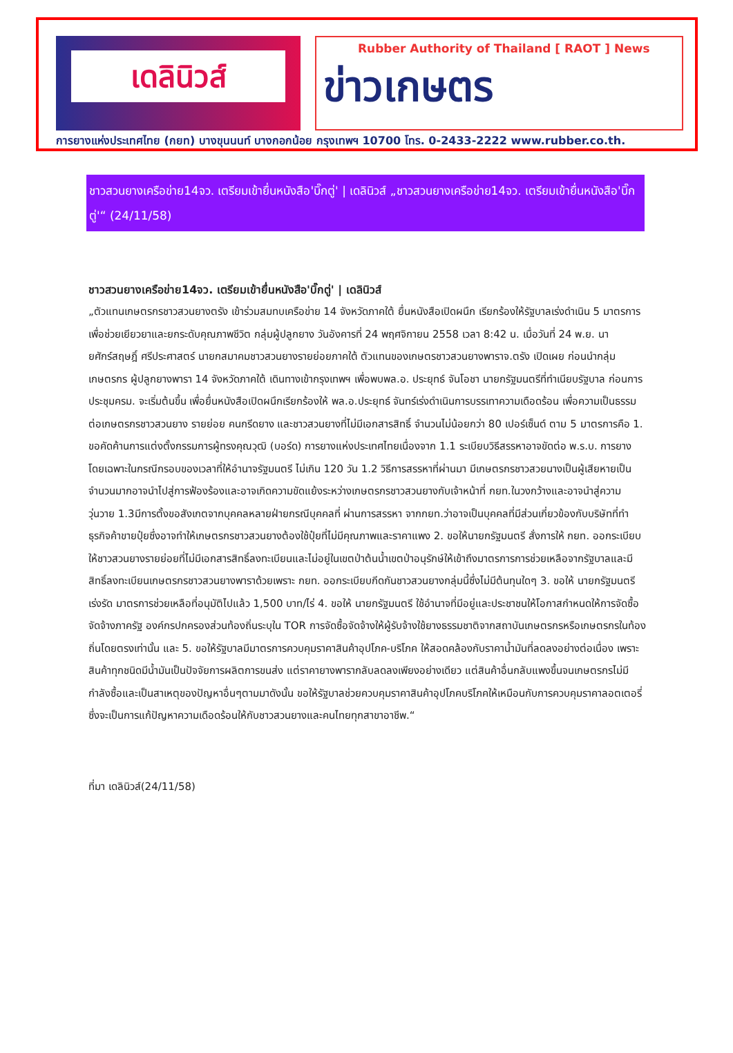เดลินิวส์
Rubber Authority of Thailand [ RAOT ] News
ข่าวเกษตร
การยางแห่งประเทศไทย (กยท) บางขุนนนท์ บางกอกน้อย กรุงเทพฯ 10700 โทร. 0-2433-2222 www.rubber.co.th.
ชาวสวนยางเครือข่าย14จว. เตรียมเข้ายื่นหนังสือ'บิ๊กตู่' | เดลินิวส์ „ชาวสวนยางเครือข่าย14จว. เตรียมเข้ายื่นหนังสือ'บิ๊กตู่'“ (24/11/58)
ชาวสวนยางเครือข่าย14จว. เตรียมเข้ายื่นหนังสือ'บิ๊กตู่' | เดลินิวส์
„ตัวแทนเกษตรกรชาวสวนยางตรัง เข้าร่วมสมทบเครือข่าย 14 จังหวัดภาคใต้ ยื่นหนังสือเปิดผนึก เรียกร้องให้รัฐบาลเร่งดำเนิน 5 มาตรการ เพื่อช่วยเยียวยาและยกระดับคุณภาพชีวิต กลุ่มผู้ปลูกยาง วันอังคารที่ 24 พฤศจิกายน 2558 เวลา 8:42 น. เมื่อวันที่ 24 พ.ย. นายศักร์สฤษฎิ์ ศรีประศาสตร์ นายกสมาคมชาวสวนยางรายย่อยภาคใต้ ตัวแทนของเกษตรชาวสวนยางพาราจ.ตรัง เปิดเผย ก่อนนำกลุ่มเกษตรกร ผู้ปลูกยางพารา 14 จังหวัดภาคใต้ เดินทางเข้ากรุงเทพฯ เพื่อพบพล.อ. ประยุทธ์ จันโอชา นายกรัฐมนตรีที่ทำเนียบรัฐบาล ก่อนการประชุมครม. จะเริ่มต้นขึ้น เพื่อยื่นหนังสือเปิดผนึกเรียกร้องให้ พล.อ.ประยุทธ์ จันทร์เร่งดำเนินการบรรเทาความเดือดร้อน เพื่อความเป็นธรรมต่อเกษตรกรชาวสวนยาง รายย่อย คนกรีดยาง และชาวสวนยางที่ไม่มีเอกสารสิทธิ์ จำนวนไม่น้อยกว่า 80 เปอร์เซ็นต์ ตาม 5 มาตรการคือ 1. ขอคัดค้านการแต่งตั้งกรรมการผู้ทรงคุณวุฒิ (บอร์ด) การยางแห่งประเทศไทยเนื่องจาก 1.1 ระเบียบวิธีสรรหาอาจขัดต่อ พ.ร.บ. การยางโดยเฉพาะในกรณีกรอบของเวลาที่ให้อำนาจรัฐมนตรี ไม่เกิน 120 วัน 1.2 วิธีการสรรหาที่ผ่านมา มีเกษตรกรชาวสวยนางเป็นผู้เสียหายเป็นจำนวนมากอาจนำไปสู่การฟ้องร้องและอาจเกิดความขัดแย้งระหว่างเกษตรกรชาวสวนยางกับเจ้าหน้าที่ กยท.ในวงกว้างและอาจนำสู่ความวุ่นวาย 1.3มีการตั้งขอสังเกตจากบุคคลหลายฝ่ายกรณีบุคคลที่ ผ่านการสรรหา จากกยท.ว่าอาจเป็นบุคคลที่มีส่วนเกี่ยวข้องกับบริษัทที่ทำธุรกิจค้าขายปุ๋ยซึ่งอาจทำให้เกษตรกรชาวสวนยางต้องใช้ปุ๋ยที่ไม่มีคุณภาพและราคาแพง 2. ขอให้นายกรัฐมนตรี สั่งการให้ กยท. ออกระเบียบให้ชาวสวนยางรายย่อยที่ไม่มีเอกสารสิทธิ์ลงทะเบียนและไม่อยู่ในเขตป่าต้นน้ำเขตป่าอนุรักษ์ให้เข้าถึงมาตรการการช่วยเหลือจากรัฐบาลและมีสิทธิ์ลงทะเบียนเกษตรกรชาวสวนยางพาราด้วยเพราะ กยท. ออกระเบียบกีดกันชาวสวนยางกลุ่มนี้ซึ่งไม่มีต้นทุนใดๆ 3. ขอให้ นายกรัฐมนตรี เร่งรัด มาตรการช่วยเหลือที่อนุมัติไปแล้ว 1,500 บาท/ไร่ 4. ขอให้ นายกรัฐมนตรี ใช้อำนาจที่มีอยู่และประชาชนให้โอกาสกำหนดให้การจัดซื้อจัดจ้างภาครัฐ องค์กรปกครองส่วนท้องถิ่นระบุใน TOR การจัดซื้อจัดจ้างให้ผู้รับจ้างใช้ยางธรรมชาติจากสถาบันเกษตรกรหรือเกษตรกรในท้องถิ่นโดยตรงเท่านั้น และ 5. ขอให้รัฐบาลมีมาตรการควบคุมราคาสินค้าอุปโภค-บริโภค ให้สอดคล้องกับราคาน้ำมันที่ลดลงอย่างต่อเนื่อง เพราะสินค้าทุกชนิดมีน้ำมันเป็นปัจจัยการผลิตการขนส่ง แต่ราคายางพารากลับลดลงเพียงอย่างเดียว แต่สินค้าอื่นกลับแพงขึ้นจนเกษตรกรไม่มีกำลังซื้อและเป็นสาเหตุของปัญหาอื่นๆตามมาดังนั้น ขอให้รัฐบาลช่วยควบคุมราคาสินค้าอุปโภคบริโภคให้เหมือนกับการควบคุมราคาลอตเตอรี่ ซึ่งจะเป็นการแก้ปัญหาความเดือดร้อนให้กับชาวสวนยางและคนไทยทุกสาขาอาชีพ.“
ที่มา เดลินิวส์(24/11/58)